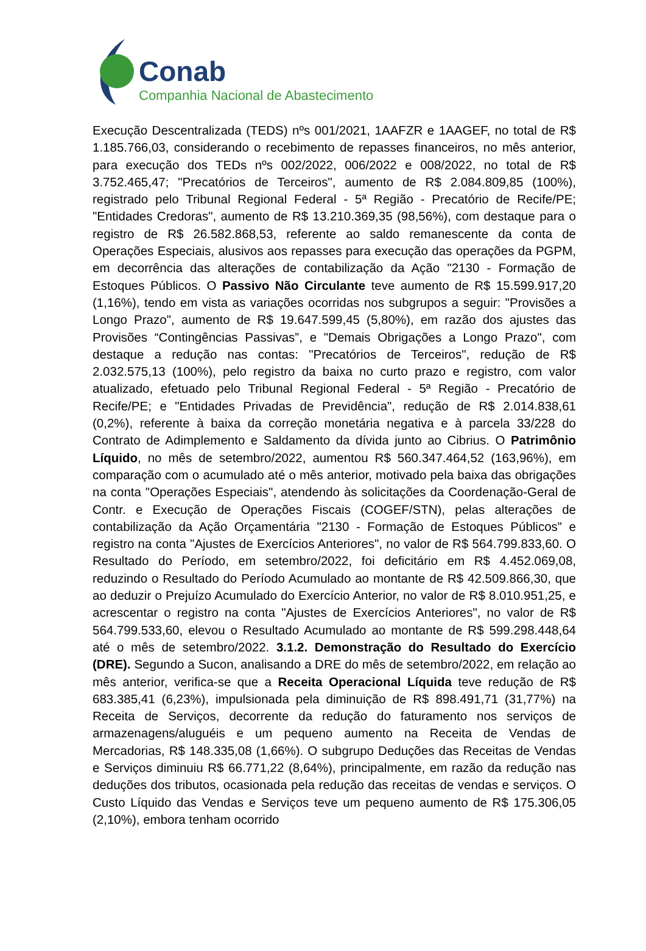Conab
Companhia Nacional de Abastecimento
Execução Descentralizada (TEDS) nºs 001/2021, 1AAFZR e 1AAGEF, no total de R$ 1.185.766,03, considerando o recebimento de repasses financeiros, no mês anterior, para execução dos TEDs nºs 002/2022, 006/2022 e 008/2022, no total de R$ 3.752.465,47; "Precatórios de Terceiros", aumento de R$ 2.084.809,85 (100%), registrado pelo Tribunal Regional Federal - 5ª Região - Precatório de Recife/PE; "Entidades Credoras", aumento de R$ 13.210.369,35 (98,56%), com destaque para o registro de R$ 26.582.868,53, referente ao saldo remanescente da conta de Operações Especiais, alusivos aos repasses para execução das operações da PGPM, em decorrência das alterações de contabilização da Ação "2130 - Formação de Estoques Públicos. O Passivo Não Circulante teve aumento de R$ 15.599.917,20 (1,16%), tendo em vista as variações ocorridas nos subgrupos a seguir: "Provisões a Longo Prazo", aumento de R$ 19.647.599,45 (5,80%), em razão dos ajustes das Provisões “Contingências Passivas”, e "Demais Obrigações a Longo Prazo", com destaque a redução nas contas: "Precatórios de Terceiros", redução de R$ 2.032.575,13 (100%), pelo registro da baixa no curto prazo e registro, com valor atualizado, efetuado pelo Tribunal Regional Federal - 5ª Região - Precatório de Recife/PE; e "Entidades Privadas de Previdência", redução de R$ 2.014.838,61 (0,2%), referente à baixa da correção monetária negativa e à parcela 33/228 do Contrato de Adimplemento e Saldamento da dívida junto ao Cibrius. O Patrimônio Líquido, no mês de setembro/2022, aumentou R$ 560.347.464,52 (163,96%), em comparação com o acumulado até o mês anterior, motivado pela baixa das obrigações na conta "Operações Especiais", atendendo às solicitações da Coordenação-Geral de Contr. e Execução de Operações Fiscais (COGEF/STN), pelas alterações de contabilização da Ação Orçamentária "2130 - Formação de Estoques Públicos" e registro na conta "Ajustes de Exercícios Anteriores", no valor de R$ 564.799.833,60. O Resultado do Período, em setembro/2022, foi deficitário em R$ 4.452.069,08, reduzindo o Resultado do Período Acumulado ao montante de R$ 42.509.866,30, que ao deduzir o Prejuízo Acumulado do Exercício Anterior, no valor de R$ 8.010.951,25, e acrescentar o registro na conta "Ajustes de Exercícios Anteriores", no valor de R$ 564.799.533,60, elevou o Resultado Acumulado ao montante de R$ 599.298.448,64 até o mês de setembro/2022. 3.1.2. Demonstração do Resultado do Exercício (DRE). Segundo a Sucon, analisando a DRE do mês de setembro/2022, em relação ao mês anterior, verifica-se que a Receita Operacional Líquida teve redução de R$ 683.385,41 (6,23%), impulsionada pela diminuição de R$ 898.491,71 (31,77%) na Receita de Serviços, decorrente da redução do faturamento nos serviços de armazenagens/aluguéis e um pequeno aumento na Receita de Vendas de Mercadorias, R$ 148.335,08 (1,66%). O subgrupo Deduções das Receitas de Vendas e Serviços diminuiu R$ 66.771,22 (8,64%), principalmente, em razão da redução nas deduções dos tributos, ocasionada pela redução das receitas de vendas e serviços. O Custo Líquido das Vendas e Serviços teve um pequeno aumento de R$ 175.306,05 (2,10%), embora tenham ocorrido